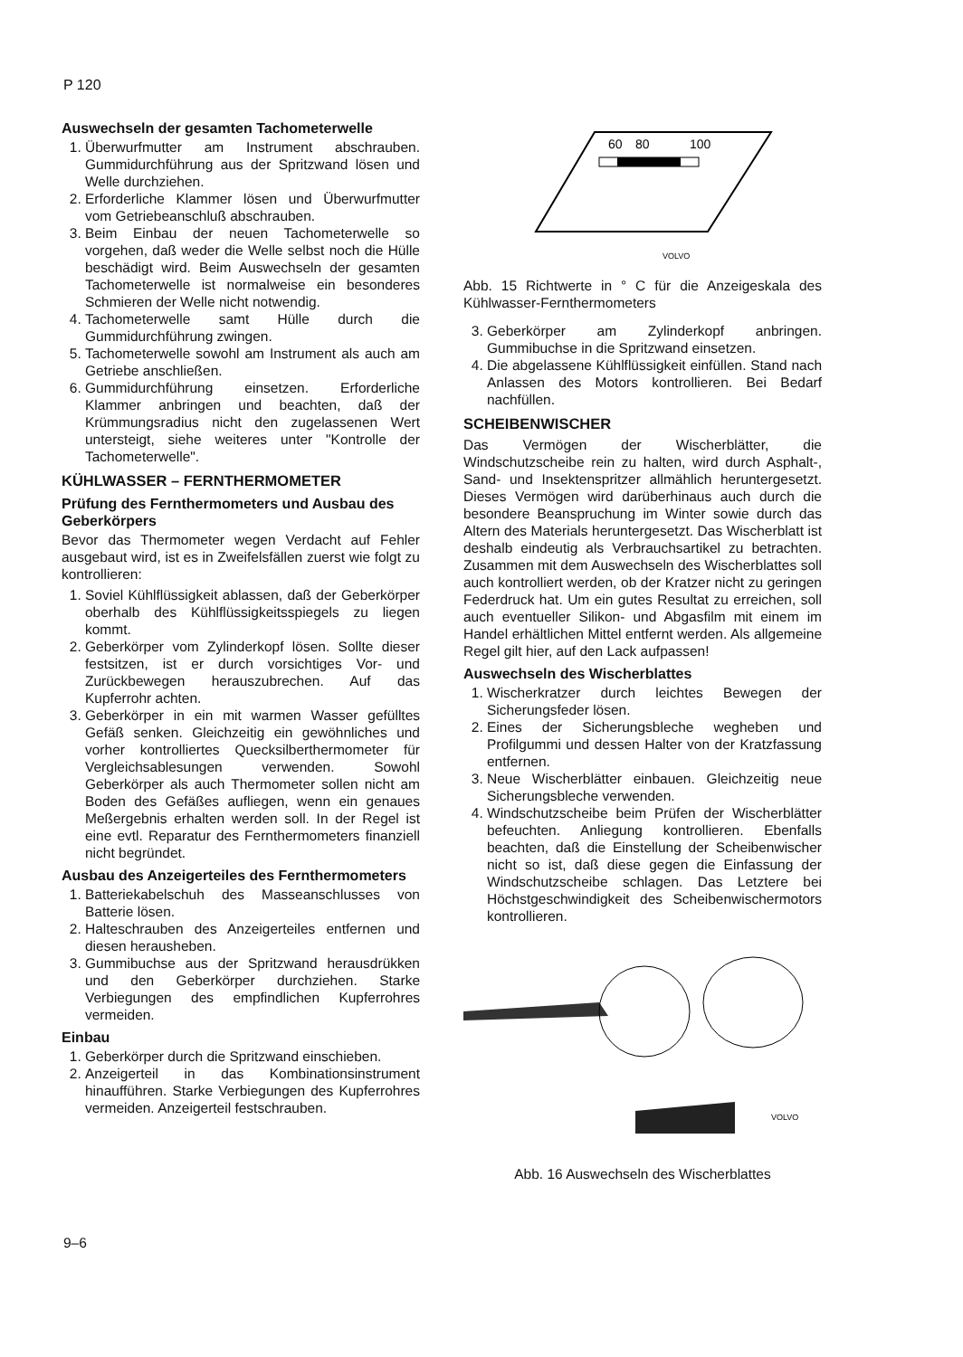P 120
Auswechseln der gesamten Tachometerwelle
1. Überwurfmutter am Instrument abschrauben. Gummidurchführung aus der Spritzwand lösen und Welle durchziehen.
2. Erforderliche Klammer lösen und Überwurfmutter vom Getriebeanschluß abschrauben.
3. Beim Einbau der neuen Tachometerwelle so vorgehen, daß weder die Welle selbst noch die Hülle beschädigt wird. Beim Auswechseln der gesamten Tachometerwelle ist normalweise ein besonderes Schmieren der Welle nicht notwendig.
4. Tachometerwelle samt Hülle durch die Gummidurchführung zwingen.
5. Tachometerwelle sowohl am Instrument als auch am Getriebe anschließen.
6. Gummidurchführung einsetzen. Erforderliche Klammer anbringen und beachten, daß der Krümmungsradius nicht den zugelassenen Wert untersteigt, siehe weiteres unter "Kontrolle der Tachometerwelle".
KÜHLWASSER – FERNTHERMOMETER
Prüfung des Fernthermometers und Ausbau des Geberkörpers
Bevor das Thermometer wegen Verdacht auf Fehler ausgebaut wird, ist es in Zweifelsfällen zuerst wie folgt zu kontrollieren:
1. Soviel Kühlflüssigkeit ablassen, daß der Geberkörper oberhalb des Kühlflüssigkeitsspiegels zu liegen kommt.
2. Geberkörper vom Zylinderkopf lösen. Sollte dieser festsitzen, ist er durch vorsichtiges Vor- und Zurückbewegen herauszubrechen. Auf das Kupferrohr achten.
3. Geberkörper in ein mit warmen Wasser gefülltes Gefäß senken. Gleichzeitig ein gewöhnliches und vorher kontrolliertes Quecksilberthermometer für Vergleichsablesungen verwenden. Sowohl Geberkörper als auch Thermometer sollen nicht am Boden des Gefäßes aufliegen, wenn ein genaues Meßergebnis erhalten werden soll. In der Regel ist eine evtl. Reparatur des Fernthermometers finanziell nicht begründet.
Ausbau des Anzeigerteiles des Fernthermometers
1. Batteriekabelschuh des Masseanschlusses von Batterie lösen.
2. Halteschrauben des Anzeigerteiles entfernen und diesen herausheben.
3. Gummibuchse aus der Spritzwand herausdrükken und den Geberkörper durchziehen. Starke Verbiegungen des empfindlichen Kupferrohres vermeiden.
Einbau
1. Geberkörper durch die Spritzwand einschieben.
2. Anzeigerteil in das Kombinationsinstrument hinaufführen. Starke Verbiegungen des Kupferrohres vermeiden. Anzeigerteil festschrauben.
60
80
100
VOLVO
Abb. 15 Richtwerte in ° C für die Anzeigeskala des Kühlwasser-Fernthermometers
3. Geberkörper am Zylinderkopf anbringen. Gummibuchse in die Spritzwand einsetzen.
4. Die abgelassene Kühlflüssigkeit einfüllen. Stand nach Anlassen des Motors kontrollieren. Bei Bedarf nachfüllen.
SCHEIBENWISCHER
Das Vermögen der Wischerblätter, die Windschutzscheibe rein zu halten, wird durch Asphalt-, Sand- und Insektenspritzer allmählich heruntergesetzt. Dieses Vermögen wird darüberhinaus auch durch die besondere Beanspruchung im Winter sowie durch das Altern des Materials heruntergesetzt. Das Wischerblatt ist deshalb eindeutig als Verbrauchsartikel zu betrachten. Zusammen mit dem Auswechseln des Wischerblattes soll auch kontrolliert werden, ob der Kratzer nicht zu geringen Federdruck hat. Um ein gutes Resultat zu erreichen, soll auch eventueller Silikon- und Abgasfilm mit einem im Handel erhältlichen Mittel entfernt werden. Als allgemeine Regel gilt hier, auf den Lack aufpassen!
Auswechseln des Wischerblattes
1. Wischerkratzer durch leichtes Bewegen der Sicherungsfeder lösen.
2. Eines der Sicherungsbleche wegheben und Profilgummi und dessen Halter von der Kratzfassung entfernen.
3. Neue Wischerblätter einbauen. Gleichzeitig neue Sicherungsbleche verwenden.
4. Windschutzscheibe beim Prüfen der Wischerblätter befeuchten. Anliegung kontrollieren. Ebenfalls beachten, daß die Einstellung der Scheibenwischer nicht so ist, daß diese gegen die Einfassung der Windschutzscheibe schlagen. Das Letztere bei Höchstgeschwindigkeit des Scheibenwischermotors kontrollieren.
VOLVO
Abb. 16 Auswechseln des Wischerblattes
9–6